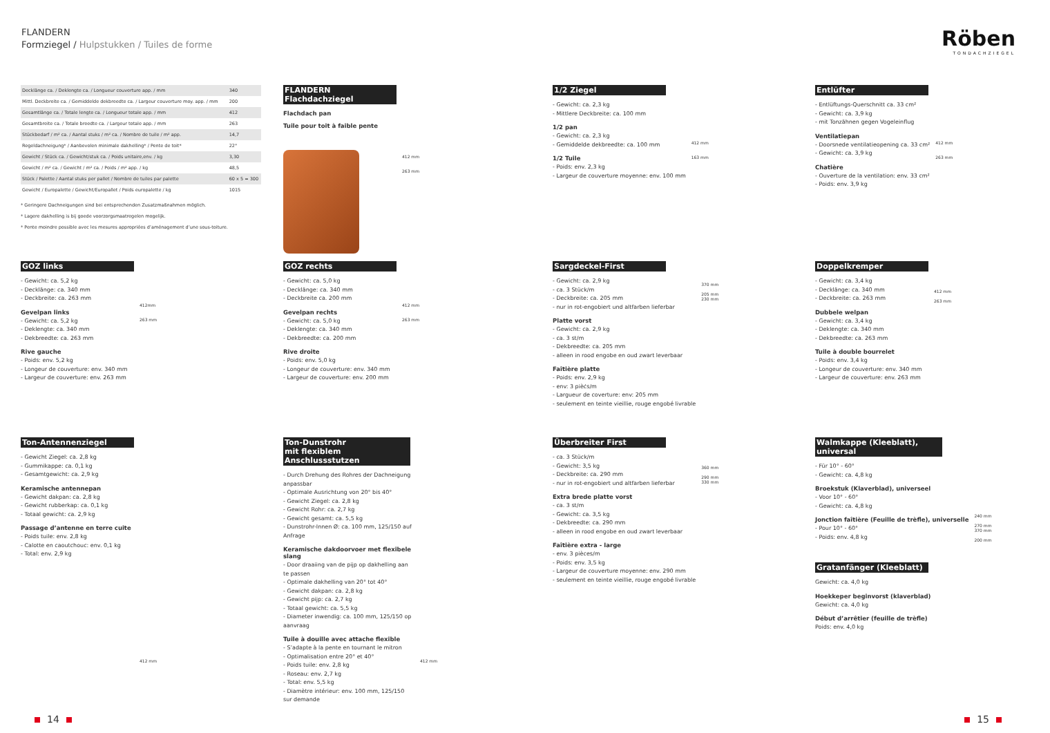FLANDERN
Formziegel / Hulpstukken / Tuiles de forme
Röben
TONDACHZIEGEL
| Decklänge ca. / Deklengte ca. / Longueur couverture app. / mm | 340 |
| Mittl. Deckbreite ca. / Gemiddelde dekbreedte ca. / Largeur couverture moy. app. / mm | 200 |
| Gesamtlänge ca. / Totale lengte ca. / Longueur totale app. / mm | 412 |
| Gesamtbreite ca. / Totale breedte ca. / Largeur totale app. / mm | 263 |
| Stückbedarf / m² ca. / Aantal stuks / m² ca. / Nombre de tuile / m² app. | 14,7 |
| Regeldachneigung* / Aanbevolen minimale dakhelling* / Pente de toit* | 22° |
| Gewicht / Stück ca. / Gewicht/stuk ca. / Poids unitaire,env. / kg | 3,30 |
| Gewicht / m² ca. / Gewicht / m² ca. / Poids / m² app. / kg | 48,5 |
| Stück / Palette / Aantal stuks per pallet / Nombre de tuiles par palette | 60 x 5 = 300 |
| Gewicht / Europalette / Gewicht/Europallet / Poids europalette / kg | 1015 |
* Geringere Dachneigungen sind bei entsprechenden Zusatzmaßnahmen möglich.
* Lagere dakhelling is bij goede voorzorgsmaatregelen mogelijk.
* Pente moindre possible avec les mesures appropriées d’aménagement d’une sous-toiture.
FLANDERN Flachdachziegel
Flachdach pan
Tuile pour toit à faible pente
412 mm
263 mm
1/2 Ziegel
- Gewicht: ca. 2,3 kg
- Mittlere Deckbreite: ca. 100 mm
1/2 pan
- Gewicht: ca. 2,3 kg
- Gemiddelde dekbreedte: ca. 100 mm
1/2 Tuile
- Poids: env. 2,3 kg
- Largeur de couverture moyenne: env. 100 mm
412 mm
163 mm
Entlüfter
- Entlüftungs-Querschnitt ca. 33 cm²
- Gewicht: ca. 3,9 kg
- mit Tonzähnen gegen Vogeleinflug
Ventilatiepan
- Doorsnede ventilatieopening ca. 33 cm²
- Gewicht: ca. 3,9 kg
Chatière
- Ouverture de la ventilation: env. 33 cm²
- Poids: env. 3,9 kg
412 mm
263 mm
GOZ links
- Gewicht: ca. 5,2 kg
- Decklänge: ca. 340 mm
- Deckbreite: ca. 263 mm
Gevelpan links
- Gewicht: ca. 5,2 kg
- Deklengte: ca. 340 mm
- Dekbreedte: ca. 263 mm
Rive gauche
- Poids: env. 5,2 kg
- Longeur de couverture: env. 340 mm
- Largeur de couverture: env. 263 mm
412mm
263 mm
GOZ rechts
- Gewicht: ca. 5,0 kg
- Decklänge: ca. 340 mm
- Deckbreite ca. 200 mm
Gevelpan rechts
- Gewicht: ca. 5,0 kg
- Deklengte: ca. 340 mm
- Dekbreedte: ca. 200 mm
Rive droite
- Poids: env. 5,0 kg
- Longeur de couverture: env. 340 mm
- Largeur de couverture: env. 200 mm
412 mm
263 mm
Sargdeckel-First
- Gewicht: ca. 2,9 kg
- ca. 3 Stück/m
- Deckbreite: ca. 205 mm
- nur in rot-engobiert und altfarben lieferbar
Platte vorst
- Gewicht: ca. 2,9 kg
- ca. 3 st/m
- Dekbreedte: ca. 205 mm
- alleen in rood engobe en oud zwart leverbaar
Faîtière platte
- Poids: env. 2,9 kg
- env: 3 pièċs/m
- Largueur de coverture: env: 205 mm
- seulement en teinte vieillie, rouge engobé livrable
370 mm
205 mm
230 mm
Doppelkremper
- Gewicht: ca. 3,4 kg
- Decklänge: ca. 340 mm
- Deckbreite: ca. 263 mm
Dubbele welpan
- Gewicht: ca. 3,4 kg
- Deklengte: ca. 340 mm
- Dekbreedte: ca. 263 mm
Tuile à double bourrelet
- Poids: env. 3,4 kg
- Longeur de couverture: env. 340 mm
- Largeur de couverture: env. 263 mm
412 mm
263 mm
Ton-Antennenziegel
- Gewicht Ziegel: ca. 2,8 kg
- Gummikappe: ca. 0,1 kg
- Gesamtgewicht: ca. 2,9 kg
Keramische antennepan
- Gewicht dakpan: ca. 2,8 kg
- Gewicht rubberkap: ca. 0,1 kg
- Totaal gewicht: ca. 2,9 kg
Passage d’antenne en terre cuite
- Poids tuile: env. 2,8 kg
- Calotte en caoutchouc: env. 0,1 kg
- Total: env. 2,9 kg
412 mm
Ton-Dunstrohr
mit flexiblem Anschlussstutzen
- Durch Drehung des Rohres der Dachneigung anpassbar
- Optimale Ausrichtung von 20° bis 40°
- Gewicht Ziegel: ca. 2,8 kg
- Gewicht Rohr: ca. 2,7 kg
- Gewicht gesamt: ca. 5,5 kg
- Dunstrohr-Innen Ø: ca. 100 mm, 125/150 auf Anfrage
Keramische dakdoorvoer met flexibele slang
- Door draaiing van de pijp op dakhelling aan te passen
- Optimale dakhelling van 20° tot 40°
- Gewicht dakpan: ca. 2,8 kg
- Gewicht pijp: ca. 2,7 kg
- Totaal gewicht: ca. 5,5 kg
- Diameter inwendig: ca. 100 mm, 125/150 op aanvraag
Tuile à douille avec attache flexible
- S’adapte à la pente en tournant le mitron
- Optimalisation entre 20° et 40°
- Poids tuile: env. 2,8 kg
- Roseau: env. 2,7 kg
- Total: env. 5,5 kg
- Diamètre intérieur: env. 100 mm, 125/150 sur demande
412 mm
Überbreiter First
- ca. 3 Stück/m
- Gewicht: 3,5 kg
- Deckbreite: ca. 290 mm
- nur in rot-engobiert und altfarben lieferbar
Extra brede platte vorst
- ca. 3 st/m
- Gewicht: ca. 3,5 kg
- Dekbreedte: ca. 290 mm
- alleen in rood engobe en oud zwart leverbaar
Faîtière extra - large
- env. 3 pièces/m
- Poids: env. 3,5 kg
- Largeur de couverture moyenne: env. 290 mm
- seulement en teinte vieillie, rouge engobé livrable
360 mm
290 mm
330 mm
Walmkappe (Kleeblatt), universal
- Für 10° - 60°
- Gewicht: ca. 4,8 kg
Broekstuk (Klaverblad), universeel
- Voor 10° - 60°
- Gewicht: ca. 4,8 kg
Jonction faîtière (Feuille de trèfle), universelle
- Pour 10° - 60°
- Poids: env. 4,8 kg
Gratanfänger (Kleeblatt)
Gewicht: ca. 4,0 kg
Hoekkeper beginvorst (klaverblad)
Gewicht: ca. 4,0 kg
Début d’arrêtier (feuille de trèfle)
Poids: env. 4,0 kg
240 mm
270 mm
370 mm
200 mm
14 15